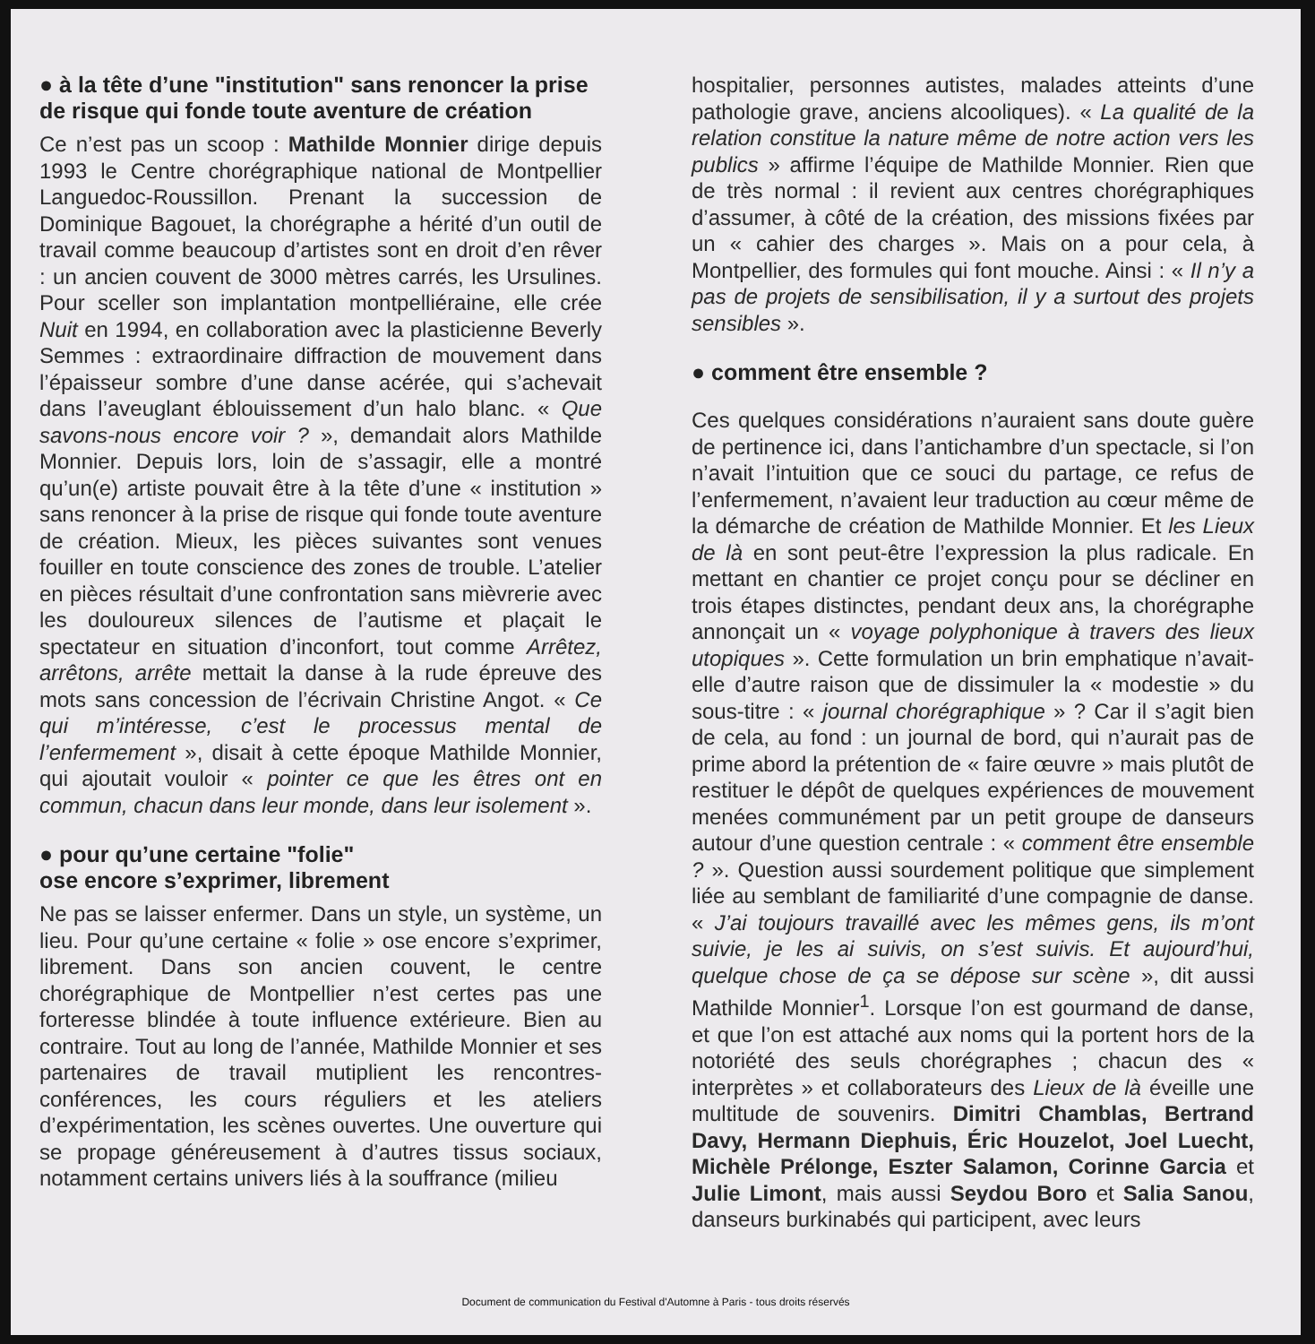● à la tête d’une "institution" sans renoncer la prise de risque qui fonde toute aventure de création
Ce n’est pas un scoop : Mathilde Monnier dirige depuis 1993 le Centre chorégraphique national de Montpellier Languedoc-Roussillon. Prenant la succession de Dominique Bagouet, la chorégraphe a hérité d’un outil de travail comme beaucoup d’artistes sont en droit d’en rêver : un ancien couvent de 3000 mètres carrés, les Ursulines. Pour sceller son implantation montpelliéraine, elle crée Nuit en 1994, en collaboration avec la plasticienne Beverly Semmes : extraordinaire diffraction de mouvement dans l’épaisseur sombre d’une danse acérée, qui s’achevait dans l’aveuglant éblouissement d’un halo blanc. « Que savons-nous encore voir ? », demandait alors Mathilde Monnier. Depuis lors, loin de s’assagir, elle a montré qu’un(e) artiste pouvait être à la tête d’une « institution » sans renoncer à la prise de risque qui fonde toute aventure de création. Mieux, les pièces suivantes sont venues fouiller en toute conscience des zones de trouble. L’atelier en pièces résultait d’une confrontation sans mièvrerie avec les douloureux silences de l’autisme et plaçait le spectateur en situation d’inconfort, tout comme Arrêtez, arrêtons, arrête mettait la danse à la rude épreuve des mots sans concession de l’écrivain Christine Angot. « Ce qui m’intéresse, c’est le processus mental de l’enfermement », disait à cette époque Mathilde Monnier, qui ajoutait vouloir « pointer ce que les êtres ont en commun, chacun dans leur monde, dans leur isolement ».
● pour qu’une certaine "folie"
ose encore s’exprimer, librement
Ne pas se laisser enfermer. Dans un style, un système, un lieu. Pour qu’une certaine « folie » ose encore s’exprimer, librement. Dans son ancien couvent, le centre chorégraphique de Montpellier n’est certes pas une forteresse blindée à toute influence extérieure. Bien au contraire. Tout au long de l’année, Mathilde Monnier et ses partenaires de travail mutiplient les rencontres-conférences, les cours réguliers et les ateliers d’expérimentation, les scènes ouvertes. Une ouverture qui se propage généreusement à d’autres tissus sociaux, notamment certains univers liés à la souffrance (milieu
hospitalier, personnes autistes, malades atteints d’une pathologie grave, anciens alcooliques). « La qualité de la relation constitue la nature même de notre action vers les publics » affirme l’équipe de Mathilde Monnier. Rien que de très normal : il revient aux centres chorégraphiques d’assumer, à côté de la création, des missions fixées par un « cahier des charges ». Mais on a pour cela, à Montpellier, des formules qui font mouche. Ainsi : « Il n’y a pas de projets de sensibilisation, il y a surtout des projets sensibles ».
● comment être ensemble ?
Ces quelques considérations n’auraient sans doute guère de pertinence ici, dans l’antichambre d’un spectacle, si l’on n’avait l’intuition que ce souci du partage, ce refus de l’enfermement, n’avaient leur traduction au cœur même de la démarche de création de Mathilde Monnier. Et les Lieux de là en sont peut-être l’expression la plus radicale. En mettant en chantier ce projet conçu pour se décliner en trois étapes distinctes, pendant deux ans, la chorégraphe annonçait un « voyage polyphonique à travers des lieux utopiques ». Cette formulation un brin emphatique n’avait-elle d’autre raison que de dissimuler la « modestie » du sous-titre : « journal chorégraphique » ? Car il s’agit bien de cela, au fond : un journal de bord, qui n’aurait pas de prime abord la prétention de « faire œuvre » mais plutôt de restituer le dépôt de quelques expériences de mouvement menées communément par un petit groupe de danseurs autour d’une question centrale : « comment être ensemble ? ». Question aussi sourdement politique que simplement liée au semblant de familiarité d’une compagnie de danse. « J’ai toujours travaillé avec les mêmes gens, ils m’ont suivie, je les ai suivis, on s’est suivis. Et aujourd’hui, quelque chose de ça se dépose sur scène », dit aussi Mathilde Monnier<sup>1</sup>. Lorsque l’on est gourmand de danse, et que l’on est attaché aux noms qui la portent hors de la notoriété des seuls chorégraphes ; chacun des « interprètes » et collaborateurs des Lieux de là éveille une multitude de souvenirs. Dimitri Chamblas, Bertrand Davy, Hermann Diephuis, Éric Houzelot, Joel Luecht, Michèle Prélonge, Eszter Salamon, Corinne Garcia et Julie Limont, mais aussi Seydou Boro et Salia Sanou, danseurs burkinabés qui participent, avec leurs
Document de communication du Festival d'Automne à Paris - tous droits réservés